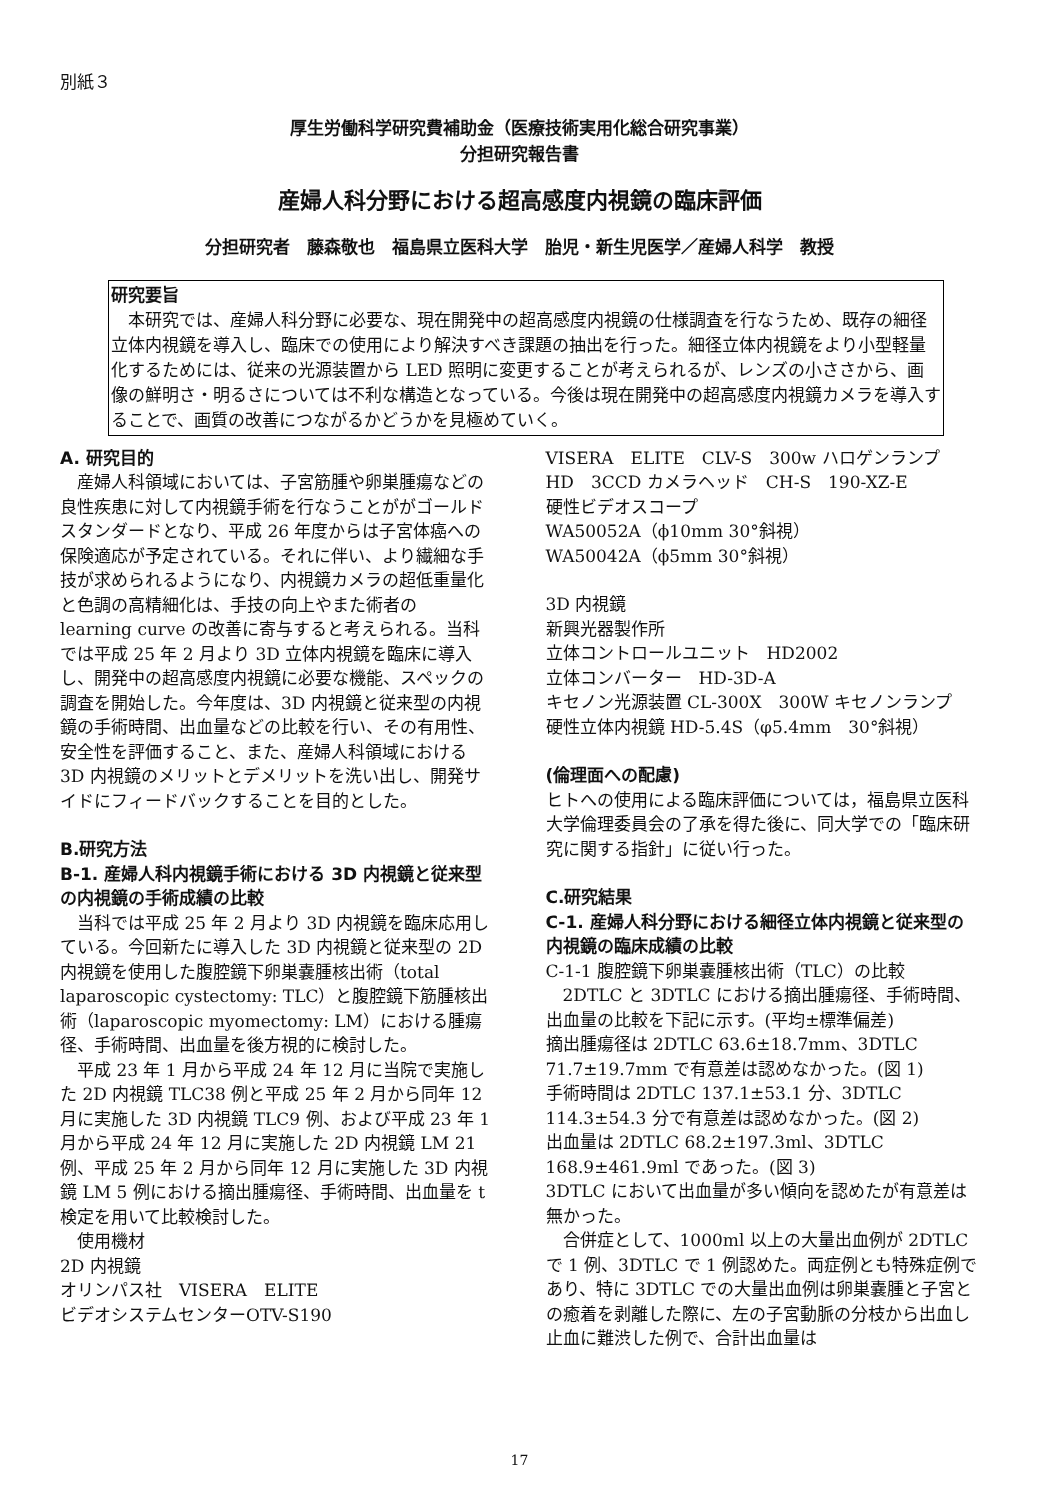別紙３
厚生労働科学研究費補助金（医療技術実用化総合研究事業）
分担研究報告書
産婦人科分野における超高感度内視鏡の臨床評価
分担研究者　藤森敬也　福島県立医科大学　胎児・新生児医学／産婦人科学　教授
研究要旨
　本研究では、産婦人科分野に必要な、現在開発中の超高感度内視鏡の仕様調査を行なうため、既存の細径立体内視鏡を導入し、臨床での使用により解決すべき課題の抽出を行った。細径立体内視鏡をより小型軽量化するためには、従来の光源装置から LED 照明に変更することが考えられるが、レンズの小ささから、画像の鮮明さ・明るさについては不利な構造となっている。今後は現在開発中の超高感度内視鏡カメラを導入することで、画質の改善につながるかどうかを見極めていく。
A. 研究目的
　産婦人科領域においては、子宮筋腫や卵巣腫瘍などの良性疾患に対して内視鏡手術を行なうことががゴールドスタンダードとなり、平成 26 年度からは子宮体癌への保険適応が予定されている。それに伴い、より繊細な手技が求められるようになり、内視鏡カメラの超低重量化と色調の高精細化は、手技の向上やまた術者の learning curve の改善に寄与すると考えられる。当科では平成 25 年 2 月より 3D 立体内視鏡を臨床に導入し、開発中の超高感度内視鏡に必要な機能、スペックの調査を開始した。今年度は、3D 内視鏡と従来型の内視鏡の手術時間、出血量などの比較を行い、その有用性、安全性を評価すること、また、産婦人科領域における 3D 内視鏡のメリットとデメリットを洗い出し、開発サイドにフィードバックすることを目的とした。
B.研究方法
B-1. 産婦人科内視鏡手術における 3D 内視鏡と従来型の内視鏡の手術成績の比較
　当科では平成 25 年 2 月より 3D 内視鏡を臨床応用している。今回新たに導入した 3D 内視鏡と従来型の 2D 内視鏡を使用した腹腔鏡下卵巣嚢腫核出術（total laparoscopic cystectomy: TLC）と腹腔鏡下筋腫核出術（laparoscopic myomectomy: LM）における腫瘍径、手術時間、出血量を後方視的に検討した。
　平成 23 年 1 月から平成 24 年 12 月に当院で実施した 2D 内視鏡 TLC38 例と平成 25 年 2 月から同年 12 月に実施した 3D 内視鏡 TLC9 例、および平成 23 年 1 月から平成 24 年 12 月に実施した 2D 内視鏡 LM 21 例、平成 25 年 2 月から同年 12 月に実施した 3D 内視鏡 LM 5 例における摘出腫瘍径、手術時間、出血量を t 検定を用いて比較検討した。
　使用機材
2D 内視鏡
オリンパス社　VISERA　ELITE
ビデオシステムセンターOTV-S190
VISERA　ELITE　CLV-S　300w ハロゲンランプ
HD　3CCD カメラヘッド　CH-S　190-XZ-E
硬性ビデオスコープ
WA50052A（ϕ10mm 30°斜視）
WA50042A（ϕ5mm 30°斜視）
3D 内視鏡
新興光器製作所
立体コントロールユニット　HD2002
立体コンバーター　HD-3D-A
キセノン光源装置 CL-300X　300W キセノンランプ
硬性立体内視鏡 HD-5.4S（φ5.4mm　30°斜視）
(倫理面への配慮)
ヒトへの使用による臨床評価については，福島県立医科大学倫理委員会の了承を得た後に、同大学での「臨床研究に関する指針」に従い行った。
C.研究結果
C-1. 産婦人科分野における細径立体内視鏡と従来型の内視鏡の臨床成績の比較
C-1-1 腹腔鏡下卵巣嚢腫核出術（TLC）の比較
　2DTLC と 3DTLC における摘出腫瘍径、手術時間、出血量の比較を下記に示す。(平均±標準偏差)
摘出腫瘍径は 2DTLC 63.6±18.7mm、3DTLC 71.7±19.7mm で有意差は認めなかった。(図 1)
手術時間は 2DTLC 137.1±53.1 分、3DTLC 114.3±54.3 分で有意差は認めなかった。(図 2)
出血量は 2DTLC 68.2±197.3ml、3DTLC 168.9±461.9ml であった。(図 3)
3DTLC において出血量が多い傾向を認めたが有意差は無かった。
　合併症として、1000ml 以上の大量出血例が 2DTLC で 1 例、3DTLC で 1 例認めた。両症例とも特殊症例であり、特に 3DTLC での大量出血例は卵巣嚢腫と子宮との癒着を剥離した際に、左の子宮動脈の分枝から出血し止血に難渋した例で、合計出血量は
17